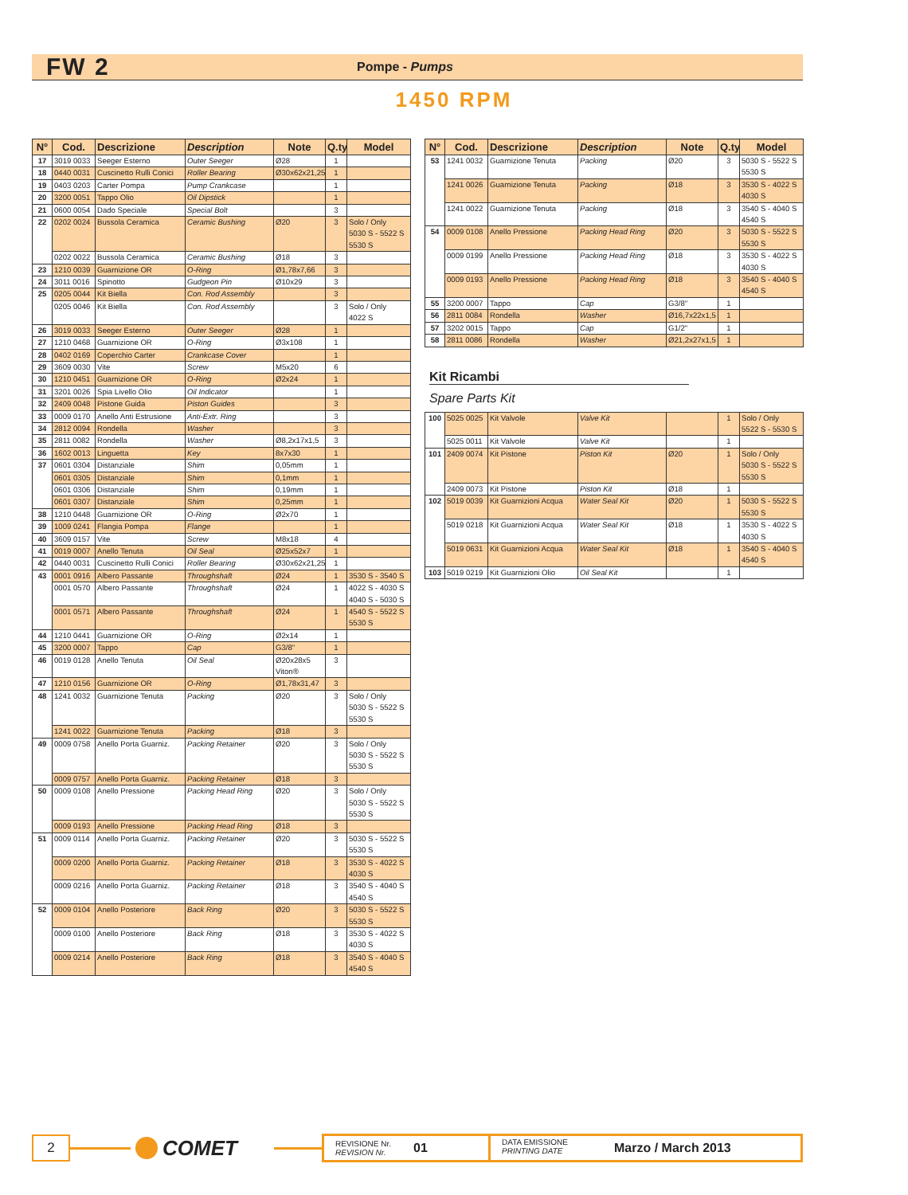FW 2
Pompe - Pumps
1450 RPM
| N° | Cod. | Descrizione | Description | Note | Q.ty | Model |
| --- | --- | --- | --- | --- | --- | --- |
| 17 | 3019 0033 | Seeger Esterno | Outer Seeger | Ø28 | 1 | |
| 18 | 0440 0031 | Cuscinetto Rulli Conici | Roller Bearing | Ø30x62x21,25 | 1 | |
| 19 | 0403 0203 | Carter Pompa | Pump Crankcase | | 1 | |
| 20 | 3200 0051 | Tappo Olio | Oil Dipstick | | 1 | |
| 21 | 0600 0054 | Dado Speciale | Special Bolt | | 3 | |
| 22 | 0202 0024 | Bussola Ceramica | Ceramic Bushing | Ø20 | 3 | Solo / Only 5030 S - 5522 S 5530 S |
| | 0202 0022 | Bussola Ceramica | Ceramic Bushing | Ø18 | 3 | |
| 23 | 1210 0039 | Guarnizione OR | O-Ring | Ø1,78x7,66 | 3 | |
| 24 | 3011 0016 | Spinotto | Gudgeon Pin | Ø10x29 | 3 | |
| 25 | 0205 0044 | Kit Biella | Con. Rod Assembly | | 3 | |
| | 0205 0046 | Kit Biella | Con. Rod Assembly | | 3 | Solo / Only 4022 S |
| 26 | 3019 0033 | Seeger Esterno | Outer Seeger | Ø28 | 1 | |
| 27 | 1210 0468 | Guarnizione OR | O-Ring | Ø3x108 | 1 | |
| 28 | 0402 0169 | Coperchio Carter | Crankcase Cover | | 1 | |
| 29 | 3609 0030 | Vite | Screw | M5x20 | 6 | |
| 30 | 1210 0451 | Guarnizione OR | O-Ring | Ø2x24 | 1 | |
| 31 | 3201 0026 | Spia Livello Olio | Oil Indicator | | 1 | |
| 32 | 2409 0048 | Pistone Guida | Piston Guides | | 3 | |
| 33 | 0009 0170 | Anello Anti Estrusione | Anti-Extr. Ring | | 3 | |
| 34 | 2812 0094 | Rondella | Washer | | 3 | |
| 35 | 2811 0082 | Rondella | Washer | Ø8,2x17x1,5 | 3 | |
| 36 | 1602 0013 | Linguetta | Key | 8x7x30 | 1 | |
| 37 | 0601 0304 | Distanziale | Shim | 0,05mm | 1 | |
| | 0601 0305 | Distanziale | Shim | 0,1mm | 1 | |
| | 0601 0306 | Distanziale | Shim | 0,19mm | 1 | |
| | 0601 0307 | Distanziale | Shim | 0,25mm | 1 | |
| 38 | 1210 0448 | Guarnizione OR | O-Ring | Ø2x70 | 1 | |
| 39 | 1009 0241 | Flangia Pompa | Flange | | 1 | |
| 40 | 3609 0157 | Vite | Screw | M8x18 | 4 | |
| 41 | 0019 0007 | Anello Tenuta | Oil Seal | Ø25x52x7 | 1 | |
| 42 | 0440 0031 | Cuscinetto Rulli Conici | Roller Bearing | Ø30x62x21,25 | 1 | |
| 43 | 0001 0916 | Albero Passante | Throughshaft | Ø24 | 1 | 3530 S - 3540 S |
| | 0001 0570 | Albero Passante | Throughshaft | Ø24 | 1 | 4022 S - 4030 S 4040 S - 5030 S |
| | 0001 0571 | Albero Passante | Throughshaft | Ø24 | 1 | 4540 S - 5522 S 5530 S |
| 44 | 1210 0441 | Guarnizione OR | O-Ring | Ø2x14 | 1 | |
| 45 | 3200 0007 | Tappo | Cap | G3/8" | 1 | |
| 46 | 0019 0128 | Anello Tenuta | Oil Seal | Ø20x28x5 Viton® | 3 | |
| 47 | 1210 0156 | Guarnizione OR | O-Ring | Ø1,78x31,47 | 3 | |
| 48 | 1241 0032 | Guarnizione Tenuta | Packing | Ø20 | 3 | Solo / Only 5030 S - 5522 S 5530 S |
| | 1241 0022 | Guarnizione Tenuta | Packing | Ø18 | 3 | |
| 49 | 0009 0758 | Anello Porta Guarniz. | Packing Retainer | Ø20 | 3 | Solo / Only 5030 S - 5522 S 5530 S |
| | 0009 0757 | Anello Porta Guarniz. | Packing Retainer | Ø18 | 3 | |
| 50 | 0009 0108 | Anello Pressione | Packing Head Ring | Ø20 | 3 | Solo / Only 5030 S - 5522 S 5530 S |
| | 0009 0193 | Anello Pressione | Packing Head Ring | Ø18 | 3 | |
| 51 | 0009 0114 | Anello Porta Guarniz. | Packing Retainer | Ø20 | 3 | 5030 S - 5522 S 5530 S |
| | 0009 0200 | Anello Porta Guarniz. | Packing Retainer | Ø18 | 3 | 3530 S - 4022 S 4030 S |
| | 0009 0216 | Anello Porta Guarniz. | Packing Retainer | Ø18 | 3 | 3540 S - 4040 S 4540 S |
| 52 | 0009 0104 | Anello Posteriore | Back Ring | Ø20 | 3 | 5030 S - 5522 S 5530 S |
| | 0009 0100 | Anello Posteriore | Back Ring | Ø18 | 3 | 3530 S - 4022 S 4030 S |
| | 0009 0214 | Anello Posteriore | Back Ring | Ø18 | 3 | 3540 S - 4040 S 4540 S |
| N° | Cod. | Descrizione | Description | Note | Q.ty | Model |
| --- | --- | --- | --- | --- | --- | --- |
| 53 | 1241 0032 | Guarnizione Tenuta | Packing | Ø20 | 3 | 5030 S - 5522 S 5530 S |
| | 1241 0026 | Guarnizione Tenuta | Packing | Ø18 | 3 | 3530 S - 4022 S 4030 S |
| | 1241 0022 | Guarnizione Tenuta | Packing | Ø18 | 3 | 3540 S - 4040 S 4540 S |
| 54 | 0009 0108 | Anello Pressione | Packing Head Ring | Ø20 | 3 | 5030 S - 5522 S 5530 S |
| | 0009 0199 | Anello Pressione | Packing Head Ring | Ø18 | 3 | 3530 S - 4022 S 4030 S |
| | 0009 0193 | Anello Pressione | Packing Head Ring | Ø18 | 3 | 3540 S - 4040 S 4540 S |
| 55 | 3200 0007 | Tappo | Cap | G3/8" | 1 | |
| 56 | 2811 0084 | Rondella | Washer | Ø16,7x22x1,5 | 1 | |
| 57 | 3202 0015 | Tappo | Cap | G1/2" | 1 | |
| 58 | 2811 0086 | Rondella | Washer | Ø21,2x27x1,5 | 1 | |
Kit Ricambi
Spare Parts Kit
| 100 | 5025 0025 | Kit Valvole | Valve Kit | | 1 | Solo / Only 5522 S - 5530 S |
| | 5025 0011 | Kit Valvole | Valve Kit | | 1 | |
| 101 | 2409 0074 | Kit Pistone | Piston Kit | Ø20 | 1 | Solo / Only 5030 S - 5522 S 5530 S |
| | 2409 0073 | Kit Pistone | Piston Kit | Ø18 | 1 | |
| 102 | 5019 0039 | Kit Guarnizioni Acqua | Water Seal Kit | Ø20 | 1 | 5030 S - 5522 S 5530 S |
| | 5019 0218 | Kit Guarnizioni Acqua | Water Seal Kit | Ø18 | 1 | 3530 S - 4022 S 4030 S |
| | 5019 0631 | Kit Guarnizioni Acqua | Water Seal Kit | Ø18 | 1 | 3540 S - 4040 S 4540 S |
| 103 | 5019 0219 | Kit Guarnizioni Olio | Oil Seal Kit | | 1 | |
2
COMET
REVISIONE Nr.
REVISION Nr.
01
DATA EMISSIONE
PRINTING DATE
Marzo / March 2013